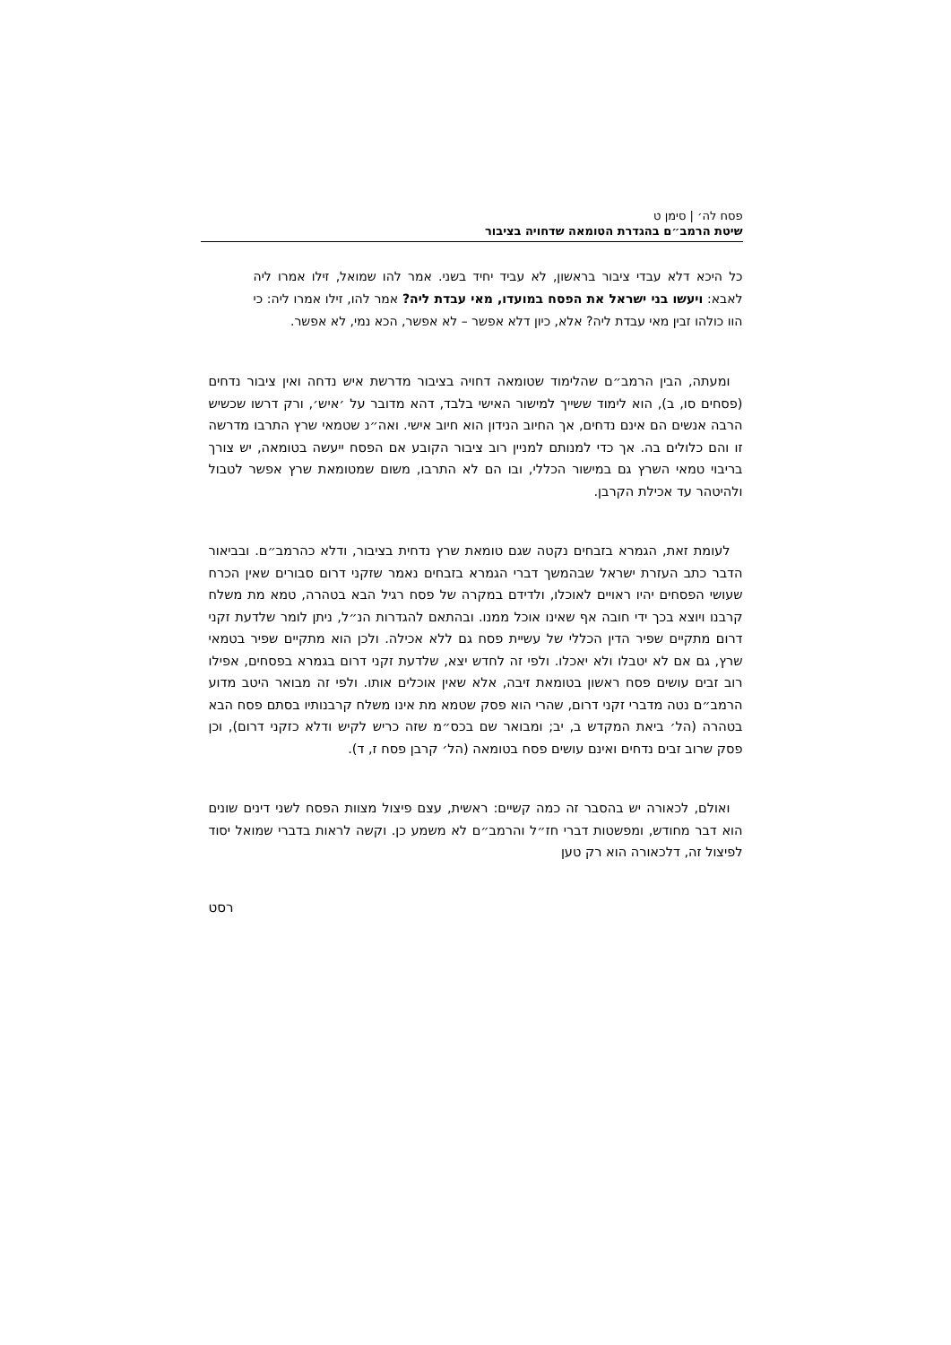פסח לה׳ | סימן ט
שיטת הרמב״ם בהגדרת הטומאה שדחויה בציבור
כל היכא דלא עבדי ציבור בראשון, לא עביד יחיד בשני. אמר להו שמואל, זילו אמרו ליה לאבא: ויעשו בני ישראל את הפסח במועדו, מאי עבדת ליה? אמר להו, זילו אמרו ליה: כי הוו כולהו זבין מאי עבדת ליה? אלא, כיון דלא אפשר – לא אפשר, הכא נמי, לא אפשר.
ומעתה, הבין הרמב״ם שהלימוד שטומאה דחויה בציבור מדרשת איש נדחה ואין ציבור נדחים (פסחים סו, ב), הוא לימוד ששייך למישור האישי בלבד, דהא מדובר על ׳איש׳, ורק דרשו שכשיש הרבה אנשים הם אינם נדחים, אך החיוב הנידון הוא חיוב אישי. ואה״נ שטמאי שרץ התרבו מדרשה זו והם כלולים בה. אך כדי למנותם למניין רוב ציבור הקובע אם הפסח ייעשה בטומאה, יש צורך בריבוי טמאי השרץ גם במישור הכללי, ובו הם לא התרבו, משום שמטומאת שרץ אפשר לטבול ולהיטהר עד אכילת הקרבן.
לעומת זאת, הגמרא בזבחים נקטה שגם טומאת שרץ נדחית בציבור, ודלא כהרמב״ם. ובביאור הדבר כתב העזרת ישראל שבהמשך דברי הגמרא בזבחים נאמר שזקני דרום סבורים שאין הכרח שעושי הפסחים יהיו ראויים לאוכלו, ולדידם במקרה של פסח רגיל הבא בטהרה, טמא מת משלח קרבנו ויוצא בכך ידי חובה אף שאינו אוכל ממנו. ובהתאם להגדרות הנ״ל, ניתן לומר שלדעת זקני דרום מתקיים שפיר הדין הכללי של עשיית פסח גם ללא אכילה. ולכן הוא מתקיים שפיר בטמאי שרץ, גם אם לא יטבלו ולא יאכלו. ולפי זה לחדש יצא, שלדעת זקני דרום בגמרא בפסחים, אפילו רוב זבים עושים פסח ראשון בטומאת זיבה, אלא שאין אוכלים אותו. ולפי זה מבואר היטב מדוע הרמב״ם נטה מדברי זקני דרום, שהרי הוא פסק שטמא מת אינו משלח קרבנותיו בסתם פסח הבא בטהרה (הל׳ ביאת המקדש ב, יב; ומבואר שם בכס״מ שזה כריש לקיש ודלא כזקני דרום), וכן פסק שרוב זבים נדחים ואינם עושים פסח בטומאה (הל׳ קרבן פסח ז, ד).
ואולם, לכאורה יש בהסבר זה כמה קשיים: ראשית, עצם פיצול מצוות הפסח לשני דינים שונים הוא דבר מחודש, ומפשטות דברי חז״ל והרמב״ם לא משמע כן. וקשה לראות בדברי שמואל יסוד לפיצול זה, דלכאורה הוא רק טען
רסט